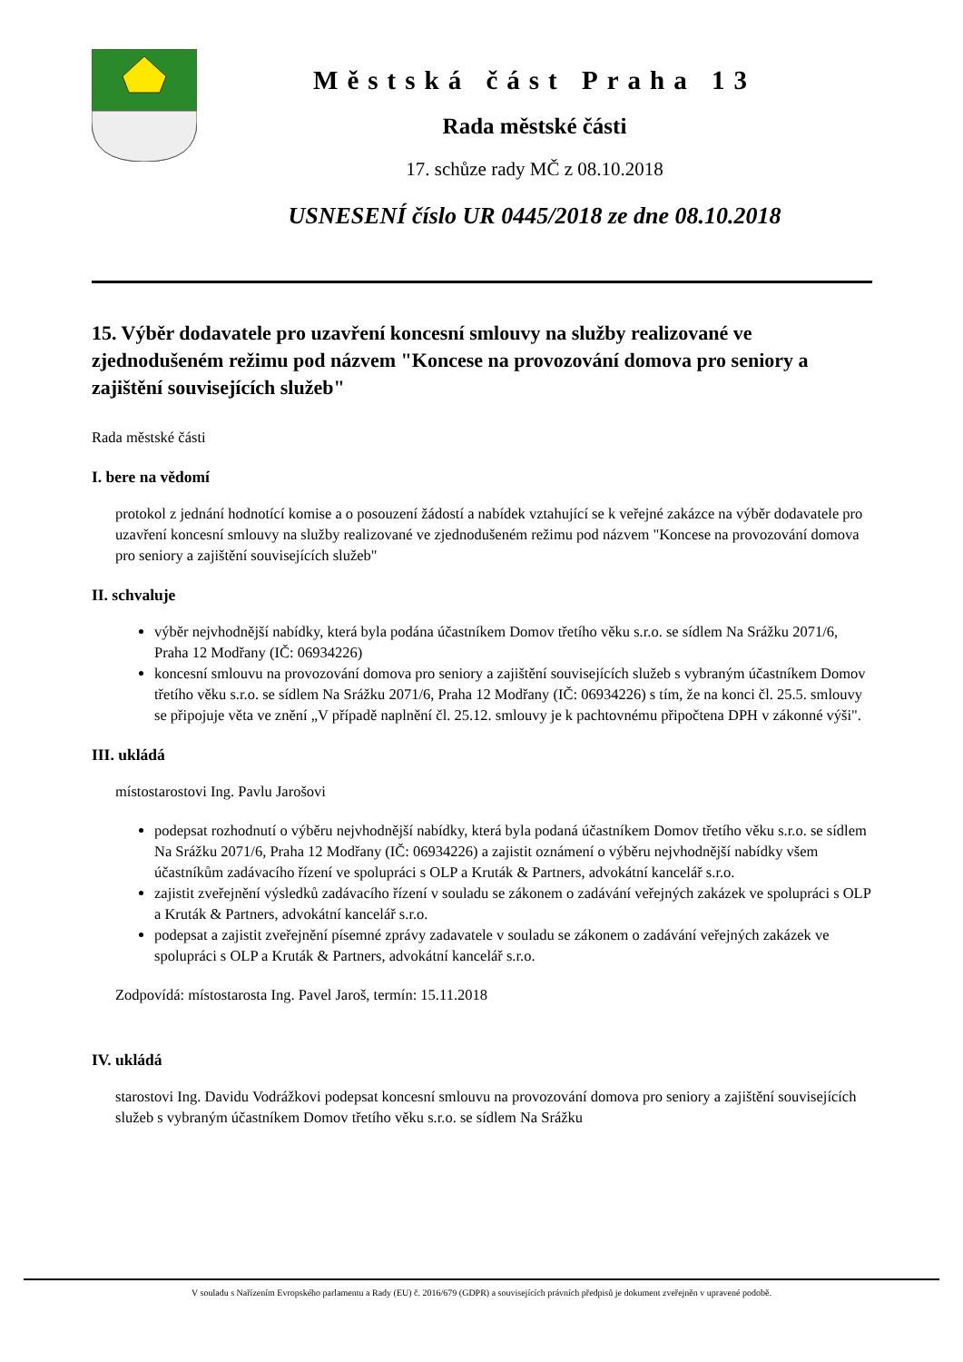Městská část Praha 13
Rada městské části
17. schůze rady MČ z 08.10.2018
USNESENÍ číslo UR 0445/2018 ze dne 08.10.2018
15. Výběr dodavatele pro uzavření koncesní smlouvy na služby realizované ve zjednodušeném režimu pod názvem "Koncese na provozování domova pro seniory a zajištění souvisejících služeb"
Rada městské části
I. bere na vědomí
protokol z jednání hodnotící komise a o posouzení žádostí a nabídek vztahující se k veřejné zakázce na výběr dodavatele pro uzavření koncesní smlouvy na služby realizované ve zjednodušeném režimu pod názvem "Koncese na provozování domova pro seniory a zajištění souvisejících služeb"
II. schvaluje
výběr nejvhodnější nabídky, která byla podána účastníkem Domov třetího věku s.r.o. se sídlem Na Srážku 2071/6, Praha 12 Modřany (IČ: 06934226)
koncesní smlouvu na provozování domova pro seniory a zajištění souvisejících služeb s vybraným účastníkem Domov třetího věku s.r.o. se sídlem Na Srážku 2071/6, Praha 12 Modřany (IČ: 06934226) s tím, že na konci čl. 25.5. smlouvy se připojuje věta ve znění „V případě naplnění čl. 25.12. smlouvy je k pachtovnému připočtena DPH v zákonné výši".
III. ukládá
místostarostovi Ing. Pavlu Jarošovi
podepsat rozhodnutí o výběru nejvhodnější nabídky, která byla podaná účastníkem Domov třetího věku s.r.o. se sídlem Na Srážku 2071/6, Praha 12 Modřany (IČ: 06934226) a zajistit oznámení o výběru nejvhodnější nabídky všem účastníkům zadávacího řízení ve spolupráci s OLP a Kruták & Partners, advokátní kancelář s.r.o.
zajistit zveřejnění výsledků zadávacího řízení v souladu se zákonem o zadávání veřejných zakázek ve spolupráci s OLP a Kruták & Partners, advokátní kancelář s.r.o.
podepsat a zajistit zveřejnění písemné zprávy zadavatele v souladu se zákonem o zadávání veřejných zakázek ve spolupráci s OLP a Kruták & Partners, advokátní kancelář s.r.o.
Zodpovídá: místostarosta Ing. Pavel Jaroš, termín: 15.11.2018
IV. ukládá
starostovi Ing. Davidu Vodrážkovi podepsat koncesní smlouvu na provozování domova pro seniory a zajištění souvisejících služeb s vybraným účastníkem Domov třetího věku s.r.o. se sídlem Na Srážku
V souladu s Nařízením Evropského parlamentu a Rady (EU) č. 2016/679 (GDPR) a souvisejících právních předpisů je dokument zveřejněn v upravené podobě.